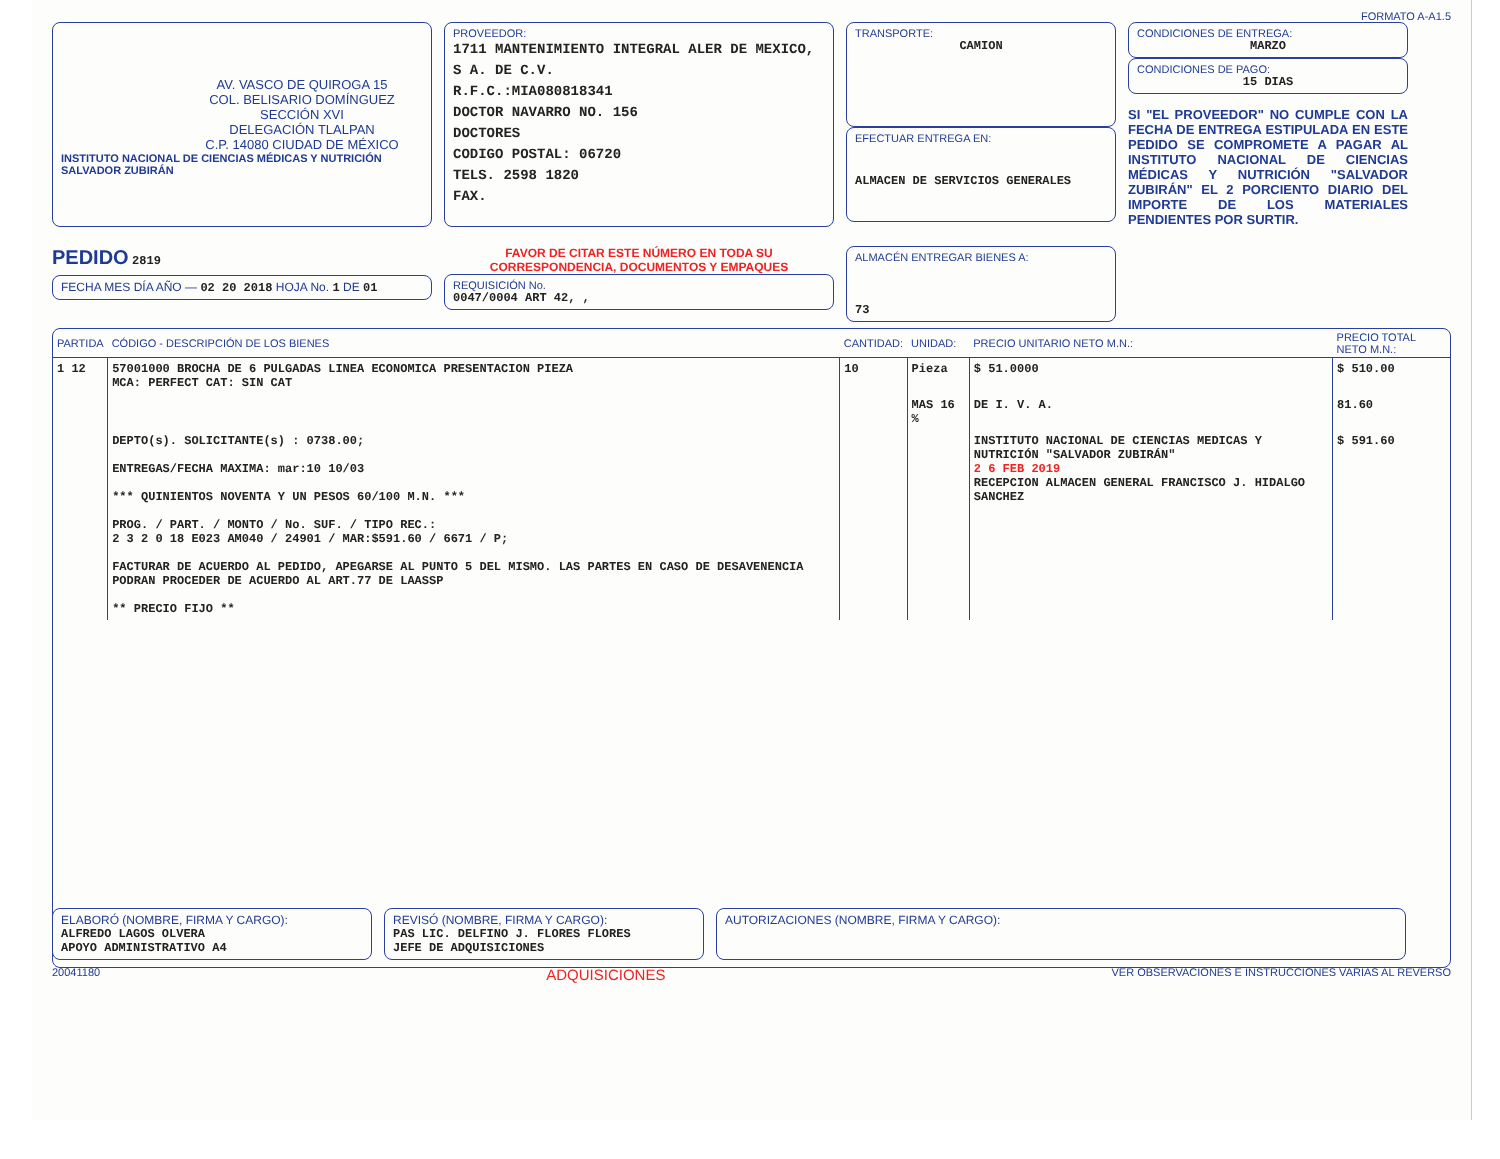FORMATO A-A1.5
AV. VASCO DE QUIROGA 15
COL. BELISARIO DOMÍNGUEZ
SECCIÓN XVI
DELEGACIÓN TLALPAN
C.P. 14080 CIUDAD DE MÉXICO
INSTITUTO NACIONAL DE CIENCIAS MÉDICAS Y NUTRICIÓN SALVADOR ZUBIRÁN
PROVEEDOR:
1711 MANTENIMIENTO INTEGRAL ALER DE MEXICO, S A. DE C.V.
R.F.C.:MIA080818341
DOCTOR NAVARRO NO. 156
DOCTORES
CODIGO POSTAL: 06720
TELS. 2598 1820
FAX.
TRANSPORTE:
CAMION
EFECTUAR ENTREGA EN:
ALMACEN DE SERVICIOS GENERALES
CONDICIONES DE ENTREGA:
MARZO
CONDICIONES DE PAGO:
15 DIAS
SI "EL PROVEEDOR" NO CUMPLE CON LA FECHA DE ENTREGA ESTIPULADA EN ESTE PEDIDO SE COMPROMETE A PAGAR AL INSTITUTO NACIONAL DE CIENCIAS MÉDICAS Y NUTRICIÓN "SALVADOR ZUBIRÁN" EL 2 PORCIENTO DIARIO DEL IMPORTE DE LOS MATERIALES PENDIENTES POR SURTIR.
PEDIDO 2819
FECHA MES DÍA AÑO — 02 20 2018 HOJA No. 1 DE 01
FAVOR DE CITAR ESTE NÚMERO EN TODA SU CORRESPONDENCIA, DOCUMENTOS Y EMPAQUES
REQUISICIÓN No.
0047/0004 ART 42, ,
ALMACÉN ENTREGAR BIENES A:
73
| PARTIDA | CÓDIGO - DESCRIPCIÓN DE LOS BIENES | CANTIDAD: | UNIDAD: | PRECIO UNITARIO NETO M.N.: | PRECIO TOTAL NETO M.N.: |
| --- | --- | --- | --- | --- | --- |
| 1 12 | 57001000 BROCHA DE 6 PULGADAS LINEA ECONOMICA PRESENTACION PIEZA MCA: PERFECT CAT: SIN CAT | 10 | Pieza | $ 51.0000 | $ 510.00 |
| | | | MAS 16 % | DE I. V. A. | 81.60 |
| | DEPTO(s). SOLICITANTE(s) : 0738.00; ENTREGAS/FECHA MAXIMA: mar:10 10/03 *** QUINIENTOS NOVENTA Y UN PESOS 60/100 M.N. *** PROG. / PART. / MONTO / No. SUF. / TIPO REC.: 2 3 2 0 18 E023 AM040 / 24901 / MAR:$591.60 / 6671 / P; FACTURAR DE ACUERDO AL PEDIDO, APEGARSE AL PUNTO 5 DEL MISMO. LAS PARTES EN CASO DE DESAVENENCIA PODRAN PROCEDER DE ACUERDO AL ART.77 DE LAASSP ** PRECIO FIJO ** | | | INSTITUTO NACIONAL DE CIENCIAS MEDICAS Y NUTRICIÓN "SALVADOR ZUBIRÁN" 2 6 FEB 2019 RECEPCION ALMACEN GENERAL FRANCISCO J. HIDALGO SANCHEZ | $ 591.60 |
ELABORÓ (NOMBRE, FIRMA Y CARGO):
ALFREDO LAGOS OLVERA
APOYO ADMINISTRATIVO A4
REVISÓ (NOMBRE, FIRMA Y CARGO):
PAS LIC. DELFINO J. FLORES FLORES
JEFE DE ADQUISICIONES
AUTORIZACIONES (NOMBRE, FIRMA Y CARGO):
20041180 ADQUISICIONES VER OBSERVACIONES E INSTRUCCIONES VARIAS AL REVERSO